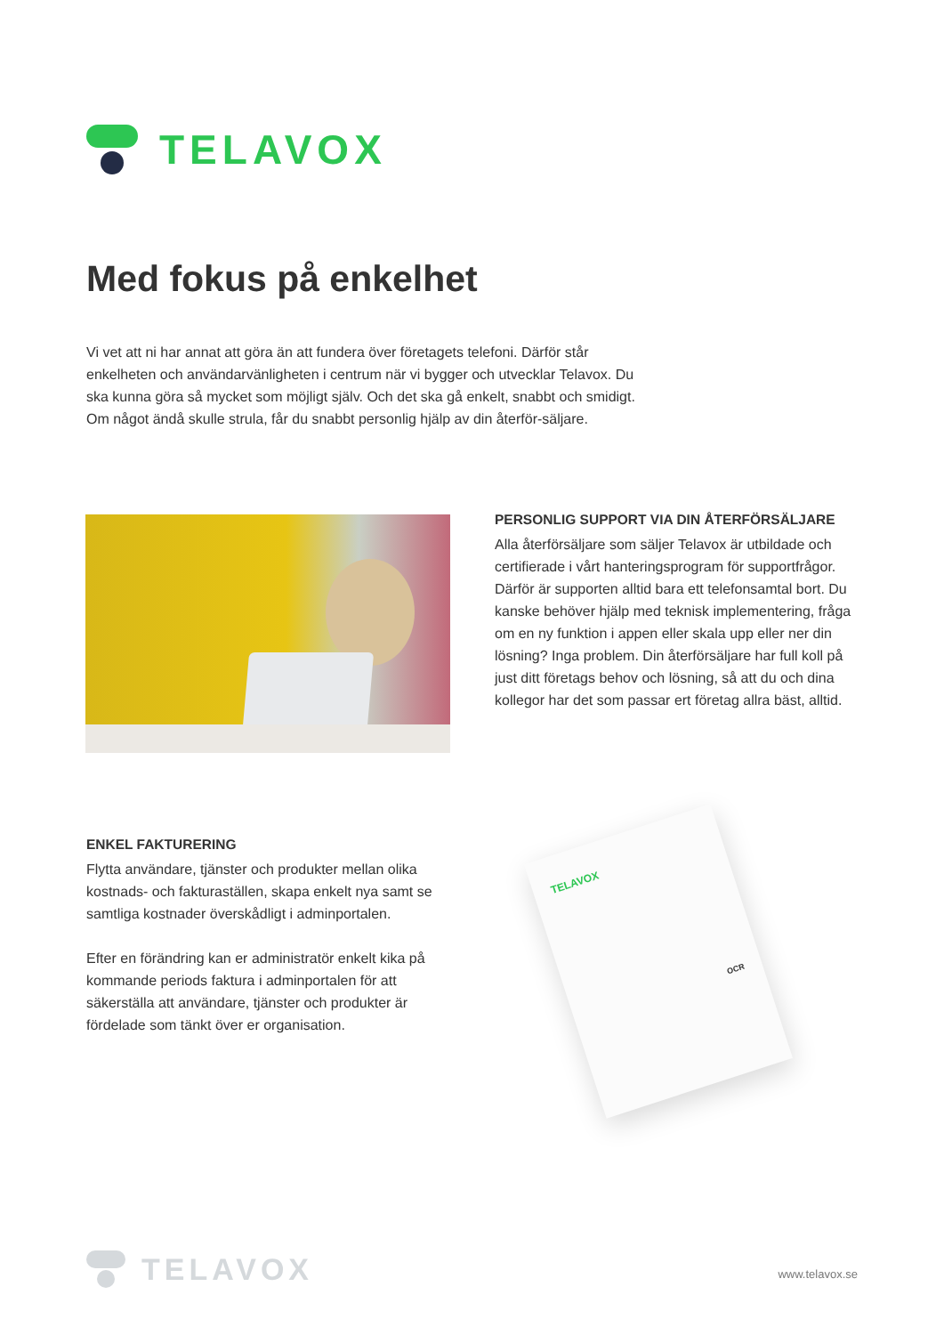TELAVOX
Med fokus på enkelhet
Vi vet att ni har annat att göra än att fundera över företagets telefoni. Därför står enkelheten och användarvänligheten i centrum när vi bygger och utvecklar Telavox. Du ska kunna göra så mycket som möjligt själv. Och det ska gå enkelt, snabbt och smidigt. Om något ändå skulle strula, får du snabbt personlig hjälp av din återför-säljare.
PERSONLIG SUPPORT VIA DIN ÅTERFÖRSÄLJARE
Alla återförsäljare som säljer Telavox är utbildade och certifierade i vårt hanteringsprogram för supportfrågor. Därför är supporten alltid bara ett telefonsamtal bort. Du kanske behöver hjälp med teknisk implementering, fråga om en ny funktion i appen eller skala upp eller ner din lösning? Inga problem. Din återförsäljare har full koll på just ditt företags behov och lösning, så att du och dina kollegor har det som passar ert företag allra bäst, alltid.
ENKEL FAKTURERING
Flytta användare, tjänster och produkter mellan olika kostnads- och fakturaställen, skapa enkelt nya samt se samtliga kostnader överskådligt i adminportalen.
Efter en förändring kan er administratör enkelt kika på kommande periods faktura i adminportalen för att säkerställa att användare, tjänster och produkter är fördelade som tänkt över er organisation.
TELAVOX
OCR
TELAVOX
www.telavox.se